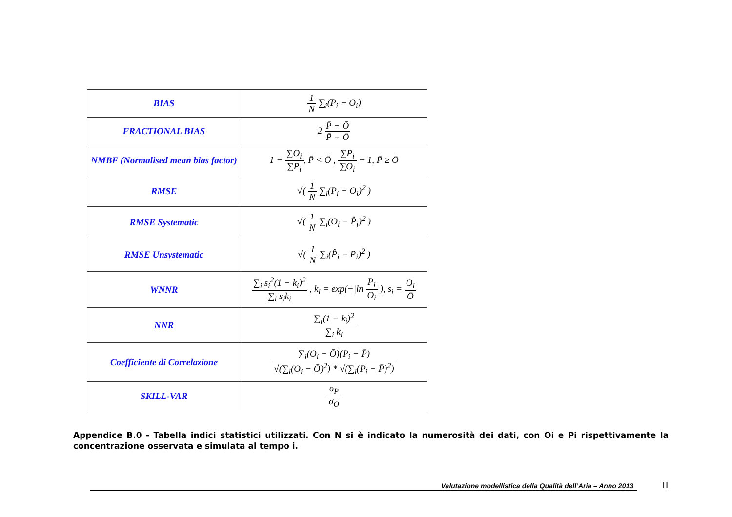| BIAS | 1 N ∑<sub>i</sub>(P<sub>i</sub> − O<sub>i</sub>) |
| FRACTIONAL BIAS | 2 P̄ − Ō P̄ + Ō |
| NMBF (Normalised mean bias factor) | 1 − ∑O<sub>i</sub> ∑P<sub>i</sub> , P̄ < Ō , ∑P<sub>i</sub> ∑O<sub>i</sub> − 1, P̄ ≥ Ō |
| RMSE | √( 1 N ∑<sub>i</sub>(P<sub>i</sub> − O<sub>i</sub>)<sup>2</sup> ) |
| RMSE Systematic | √( 1 N ∑<sub>i</sub>(O<sub>i</sub> − P̂<sub>i</sub>)<sup>2</sup> ) |
| RMSE Unsystematic | √( 1 N ∑<sub>i</sub>(P̂<sub>i</sub> − P<sub>i</sub>)<sup>2</sup> ) |
| WNNR | ∑<sub>i</sub> s<sub>i</sub><sup>2</sup>(1 − k<sub>i</sub>)<sup>2</sup> ∑<sub>i</sub> s<sub>i</sub>k<sub>i</sub> , k<sub>i</sub> = exp(−/ln P<sub>i</sub> O<sub>i</sub> /), s<sub>i</sub> = O<sub>i</sub> Ō |
| NNR | ∑<sub>i</sub>(1 − k<sub>i</sub>)<sup>2</sup> ∑<sub>i</sub> k<sub>i</sub> |
| Coefficiente di Correlazione | ∑<sub>i</sub>(O<sub>i</sub> − Ō)(P<sub>i</sub> − P̄) √(∑<sub>i</sub>(O<sub>i</sub> − Ō)<sup>2</sup>) * √(∑<sub>i</sub>(P<sub>i</sub> − P̄)<sup>2</sup>) |
| SKILL-VAR | σ<sub>P</sub> σ<sub>O</sub> |
Appendice B.0 - Tabella indici statistici utilizzati. Con N si è indicato la numerosità dei dati, con Oi e Pi rispettivamente la concentrazione osservata e simulata al tempo i.
Valutazione modellistica della Qualità dell’Aria – Anno 2013
II